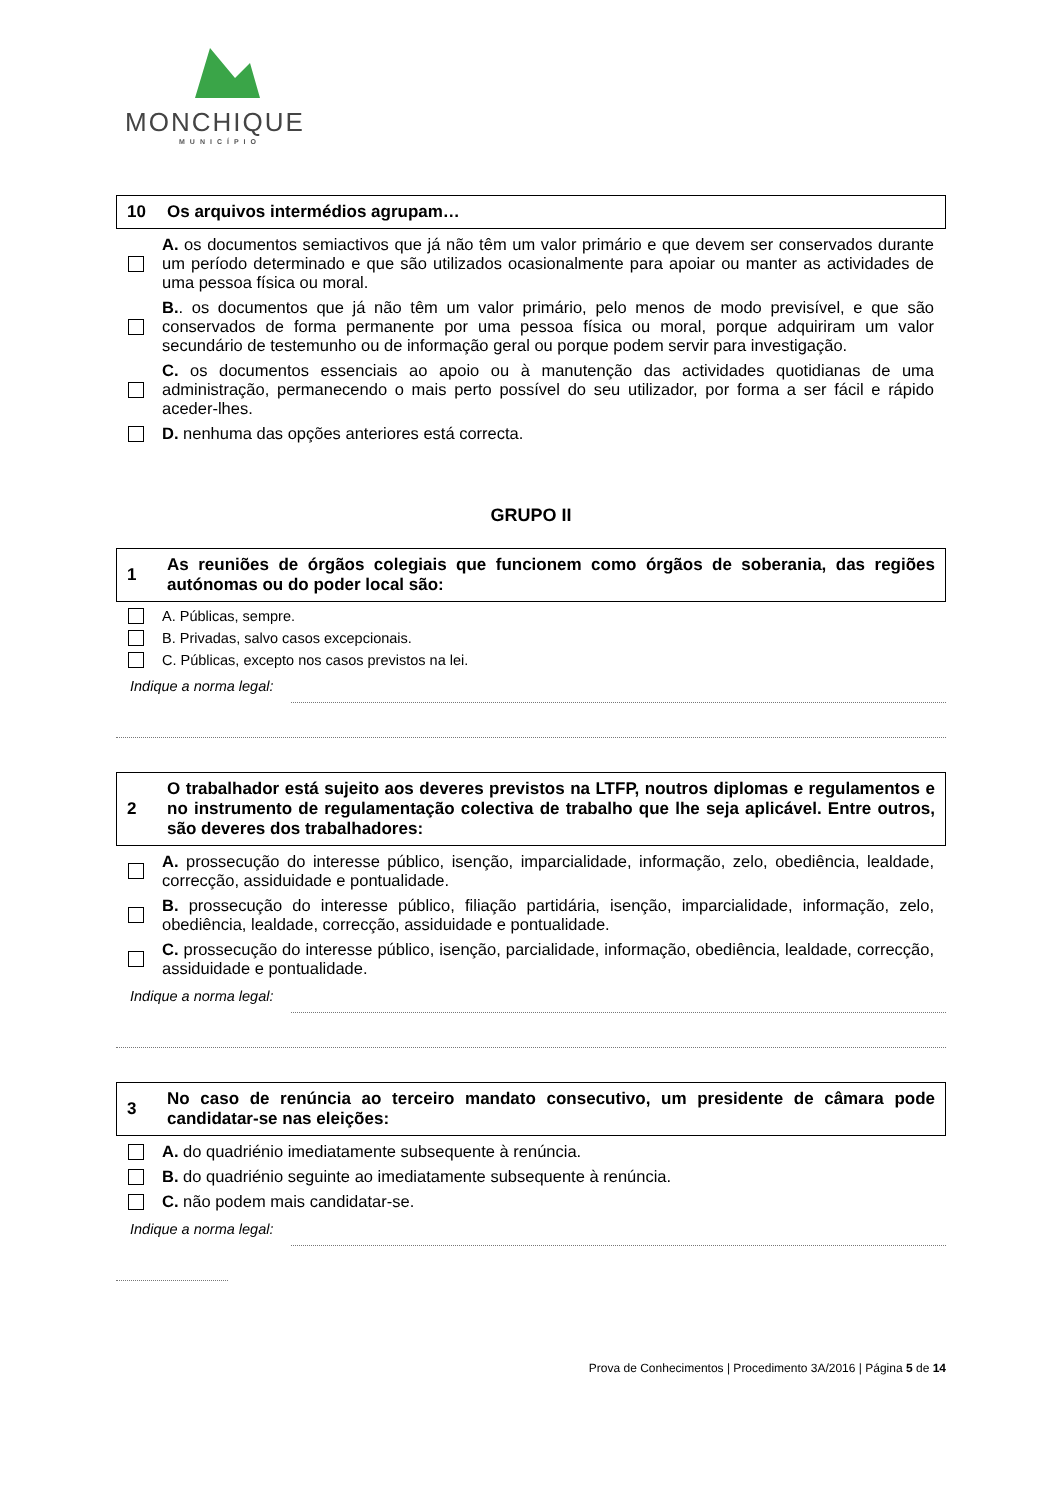MONCHIQUE
MUNICÍPIO
10 Os arquivos intermédios agrupam…
A. os documentos semiactivos que já não têm um valor primário e que devem ser conservados durante um período determinado e que são utilizados ocasionalmente para apoiar ou manter as actividades de uma pessoa física ou moral.
B.. os documentos que já não têm um valor primário, pelo menos de modo previsível, e que são conservados de forma permanente por uma pessoa física ou moral, porque adquiriram um valor secundário de testemunho ou de informação geral ou porque podem servir para investigação.
C. os documentos essenciais ao apoio ou à manutenção das actividades quotidianas de uma administração, permanecendo o mais perto possível do seu utilizador, por forma a ser fácil e rápido aceder-lhes.
D. nenhuma das opções anteriores está correcta.
GRUPO II
1 As reuniões de órgãos colegiais que funcionem como órgãos de soberania, das regiões autónomas ou do poder local são:
A. Públicas, sempre.
B. Privadas, salvo casos excepcionais.
C. Públicas, excepto nos casos previstos na lei.
Indique a norma legal:
2 O trabalhador está sujeito aos deveres previstos na LTFP, noutros diplomas e regulamentos e no instrumento de regulamentação colectiva de trabalho que lhe seja aplicável. Entre outros, são deveres dos trabalhadores:
A. prossecução do interesse público, isenção, imparcialidade, informação, zelo, obediência, lealdade, correcção, assiduidade e pontualidade.
B. prossecução do interesse público, filiação partidária, isenção, imparcialidade, informação, zelo, obediência, lealdade, correcção, assiduidade e pontualidade.
C. prossecução do interesse público, isenção, parcialidade, informação, obediência, lealdade, correcção, assiduidade e pontualidade.
Indique a norma legal:
3 No caso de renúncia ao terceiro mandato consecutivo, um presidente de câmara pode candidatar-se nas eleições:
A. do quadriénio imediatamente subsequente à renúncia.
B. do quadriénio seguinte ao imediatamente subsequente à renúncia.
C. não podem mais candidatar-se.
Indique a norma legal:
Prova de Conhecimentos | Procedimento 3A/2016 | Página 5 de 14